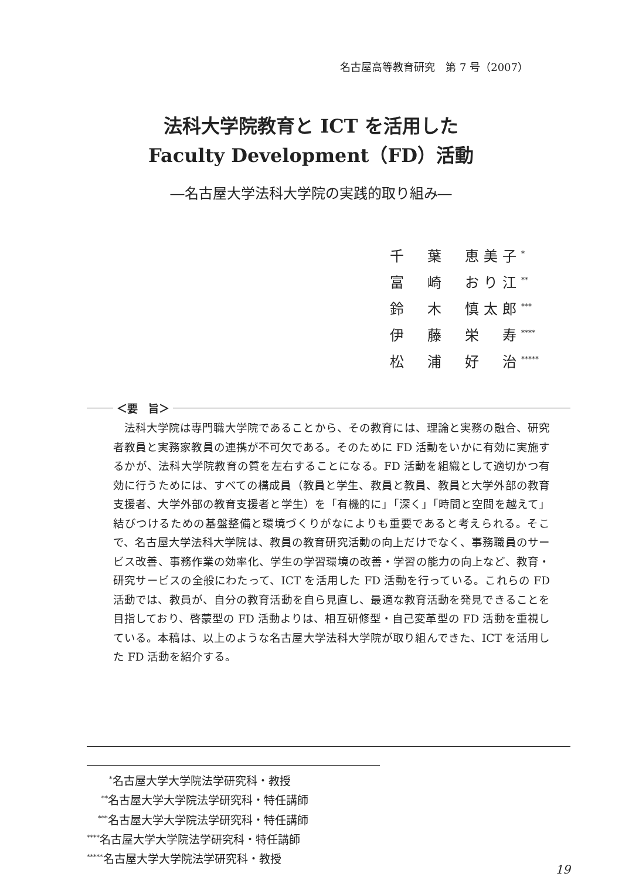名古屋高等教育研究　第 7 号（2007）
法科大学院教育と ICT を活用した
Faculty Development（FD）活動
―名古屋大学法科大学院の実践的取り組み―
千　葉　恵美子<sup>*</sup>
富　崎　おり江<sup>**</sup>
鈴　木　慎太郎<sup>***</sup>
伊　藤　栄　寿<sup>****</sup>
松　浦　好　治<sup>*****</sup>
＜要　旨＞
法科大学院は専門職大学院であることから、その教育には、理論と実務の融合、研究者教員と実務家教員の連携が不可欠である。そのために FD 活動をいかに有効に実施するかが、法科大学院教育の質を左右することになる。FD 活動を組織として適切かつ有効に行うためには、すべての構成員（教員と学生、教員と教員、教員と大学外部の教育支援者、大学外部の教育支援者と学生）を「有機的に」「深く」「時間と空間を越えて」結びつけるための基盤整備と環境づくりがなによりも重要であると考えられる。そこで、名古屋大学法科大学院は、教員の教育研究活動の向上だけでなく、事務職員のサービス改善、事務作業の効率化、学生の学習環境の改善・学習の能力の向上など、教育・研究サービスの全般にわたって、ICT を活用した FD 活動を行っている。これらの FD 活動では、教員が、自分の教育活動を自ら見直し、最適な教育活動を発見できることを目指しており、啓蒙型の FD 活動よりは、相互研修型・自己変革型の FD 活動を重視している。本稿は、以上のような名古屋大学法科大学院が取り組んできた、ICT を活用した FD 活動を紹介する。
　　<sup>*</sup> 名古屋大学大学院法学研究科・教授
　 <sup>**</sup> 名古屋大学大学院法学研究科・特任講師
　<sup>***</sup> 名古屋大学大学院法学研究科・特任講師
<sup>****</sup>名古屋大学大学院法学研究科・特任講師
<sup>*****</sup>名古屋大学大学院法学研究科・教授
19